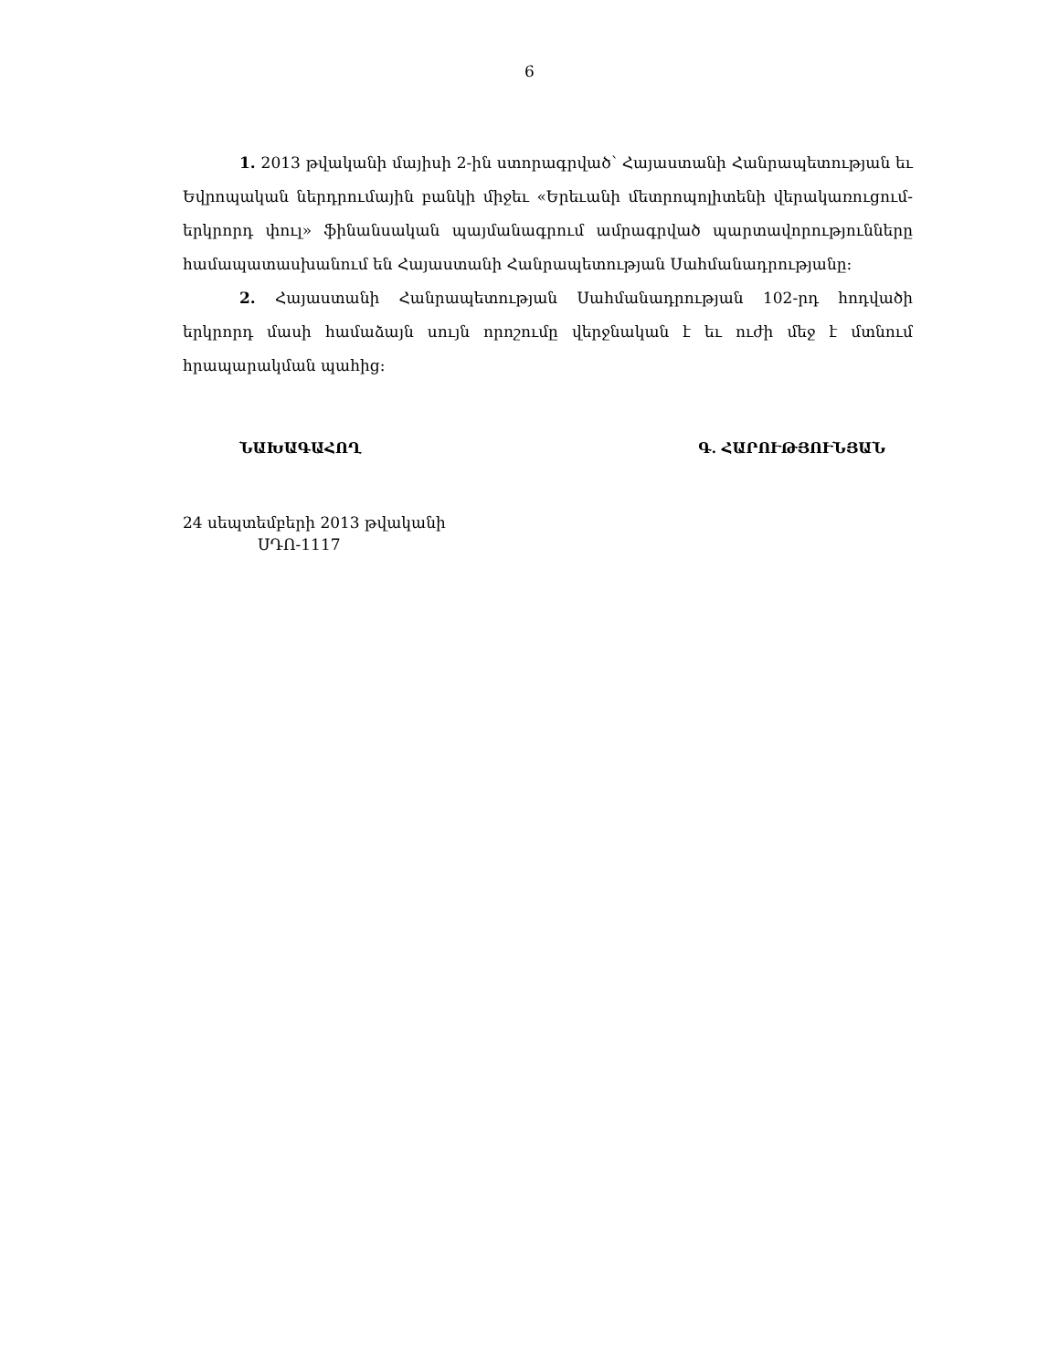6
1. 2013 թվականի մայիսի 2-ին ստորագրված՝ Հայաստանի Հանրապետության եւ Եվրոպական ներդրումային բանկի միջեւ «Երեւանի մետրոպոլիտենի վերակառուցում-երկրորդ փուլ» ֆինանսական պայմանագրում ամրագրված պարտավորությունները համապատասխանում են Հայաստանի Հանրապետության Սահմանադրությանը:
2. Հայաստանի Հանրապետության Սահմանադրության 102-րդ հոդվածի երկրորդ մասի համաձայն սույն որոշումը վերջնական է եւ ուժի մեջ է մտնում հրապարակման պահից:
ՆԱԽԱԳԱՀՈՂ Գ. ՀԱՐՈՒԹՅՈՒՆՅԱՆ
24 սեպտեմբերի 2013 թվականի
ՍԴՈ-1117